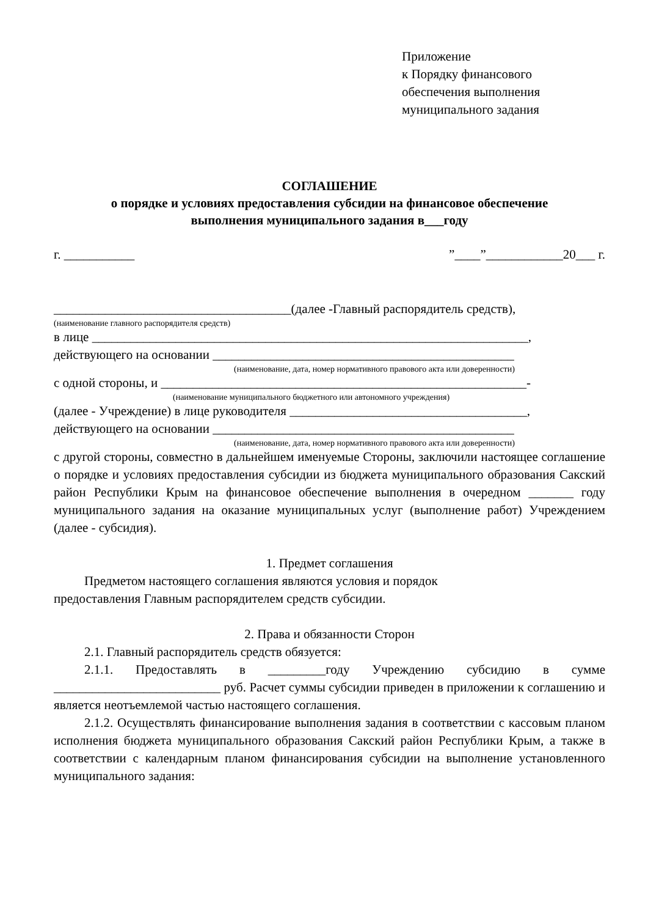Приложение
к Порядку финансового
обеспечения выполнения
муниципального задания
СОГЛАШЕНИЕ
о порядке и условиях предоставления субсидии на финансовое обеспечение
выполнения муниципального задания в___году
г. ___________”____”____________20___ г.
_____________________________________(далее -Главный распорядитель средств),
(наименование главного распорядителя средств)
в лице ____________________________________________________________________,
действующего на основании _______________________________________________
(наименование, дата, номер нормативного правового акта или доверенности)
с одной стороны, и _________________________________________________________-
(наименование муниципального бюджетного или автономного учреждения)
(далее - Учреждение) в лице руководителя _____________________________________,
действующего на основании _______________________________________________
(наименование, дата, номер нормативного правового акта или доверенности)
с другой стороны, совместно в дальнейшем именуемые Стороны, заключили настоящее соглашение о порядке и условиях предоставления субсидии из бюджета муниципального образования Сакский район Республики Крым на финансовое обеспечение выполнения в очередном _______ году муниципального задания на оказание муниципальных услуг (выполнение работ) Учреждением (далее - субсидия).
1. Предмет соглашения
Предметом настоящего соглашения являются условия и порядок
предоставления Главным распорядителем средств субсидии.
2. Права и обязанности Сторон
2.1. Главный распорядитель средств обязуется:
2.1.1. Предоставлять в _________году Учреждению субсидию в сумме __________________________ руб. Расчет суммы субсидии приведен в приложении к соглашению и является неотъемлемой частью настоящего соглашения.
2.1.2. Осуществлять финансирование выполнения задания в соответствии с кассовым планом исполнения бюджета муниципального образования Сакский район Республики Крым, а также в соответствии с календарным планом финансирования субсидии на выполнение установленного муниципального задания: